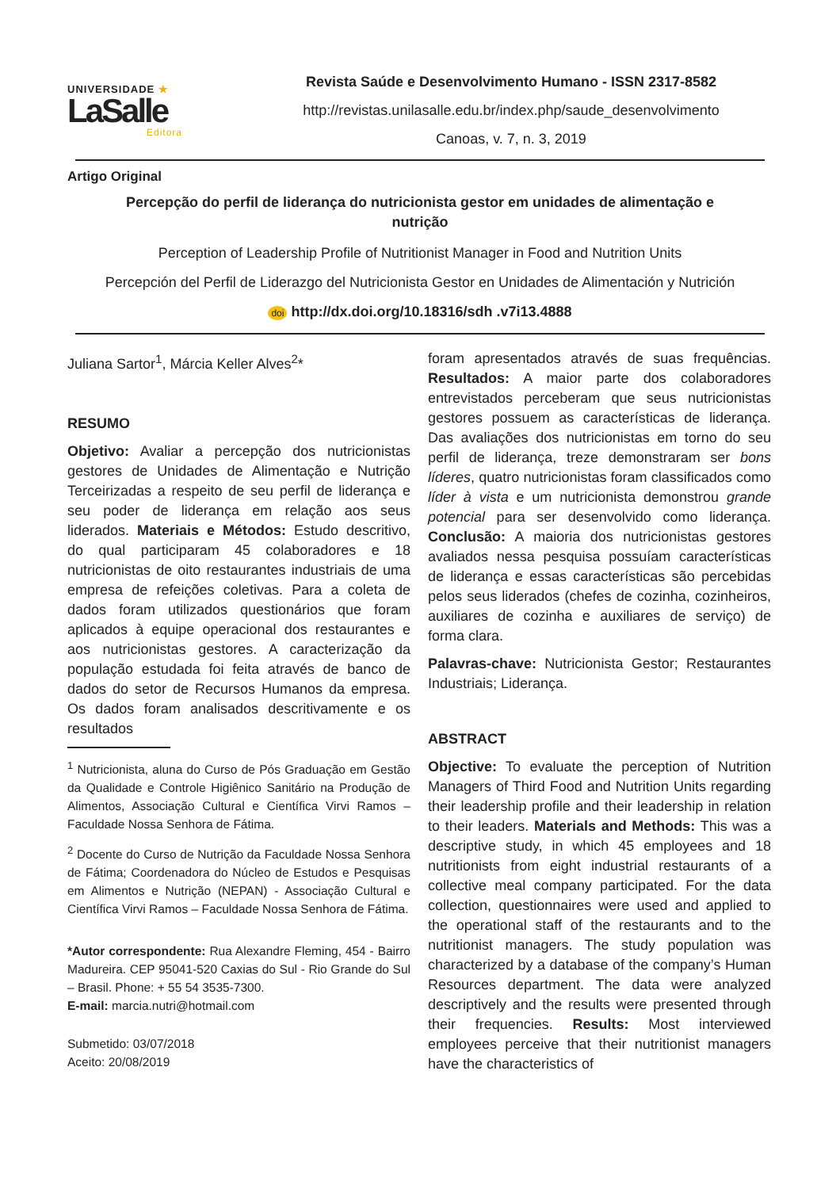UNIVERSIDADE ★
LaSalle
Editora
Revista Saúde e Desenvolvimento Humano - ISSN 2317-8582
http://revistas.unilasalle.edu.br/index.php/saude_desenvolvimento
Canoas, v. 7, n. 3, 2019
Artigo Original
Percepção do perfil de liderança do nutricionista gestor em unidades de alimentação e nutrição
Perception of Leadership Profile of Nutritionist Manager in Food and Nutrition Units
Percepción del Perfil de Liderazgo del Nutricionista Gestor en Unidades de Alimentación y Nutrición
doi http://dx.doi.org/10.18316/sdh .v7i13.4888
Juliana Sartor<sup>1</sup>, Márcia Keller Alves<sup>2</sup>*
RESUMO
Objetivo: Avaliar a percepção dos nutricionistas gestores de Unidades de Alimentação e Nutrição Terceirizadas a respeito de seu perfil de liderança e seu poder de liderança em relação aos seus liderados. Materiais e Métodos: Estudo descritivo, do qual participaram 45 colaboradores e 18 nutricionistas de oito restaurantes industriais de uma empresa de refeições coletivas. Para a coleta de dados foram utilizados questionários que foram aplicados à equipe operacional dos restaurantes e aos nutricionistas gestores. A caracterização da população estudada foi feita através de banco de dados do setor de Recursos Humanos da empresa. Os dados foram analisados descritivamente e os resultados
<sup>1</sup> Nutricionista, aluna do Curso de Pós Graduação em Gestão da Qualidade e Controle Higiênico Sanitário na Produção de Alimentos, Associação Cultural e Científica Virvi Ramos – Faculdade Nossa Senhora de Fátima.
<sup>2</sup> Docente do Curso de Nutrição da Faculdade Nossa Senhora de Fátima; Coordenadora do Núcleo de Estudos e Pesquisas em Alimentos e Nutrição (NEPAN) - Associação Cultural e Científica Virvi Ramos – Faculdade Nossa Senhora de Fátima.
*Autor correspondente: Rua Alexandre Fleming, 454 - Bairro Madureira. CEP 95041-520 Caxias do Sul - Rio Grande do Sul – Brasil. Phone: + 55 54 3535-7300.
E-mail: marcia.nutri@hotmail.com
Submetido: 03/07/2018
Aceito: 20/08/2019
foram apresentados através de suas frequências. Resultados: A maior parte dos colaboradores entrevistados perceberam que seus nutricionistas gestores possuem as características de liderança. Das avaliações dos nutricionistas em torno do seu perfil de liderança, treze demonstraram ser bons líderes, quatro nutricionistas foram classificados como líder à vista e um nutricionista demonstrou grande potencial para ser desenvolvido como liderança. Conclusão: A maioria dos nutricionistas gestores avaliados nessa pesquisa possuíam características de liderança e essas características são percebidas pelos seus liderados (chefes de cozinha, cozinheiros, auxiliares de cozinha e auxiliares de serviço) de forma clara.
Palavras-chave: Nutricionista Gestor; Restaurantes Industriais; Liderança.
ABSTRACT
Objective: To evaluate the perception of Nutrition Managers of Third Food and Nutrition Units regarding their leadership profile and their leadership in relation to their leaders. Materials and Methods: This was a descriptive study, in which 45 employees and 18 nutritionists from eight industrial restaurants of a collective meal company participated. For the data collection, questionnaires were used and applied to the operational staff of the restaurants and to the nutritionist managers. The study population was characterized by a database of the company’s Human Resources department. The data were analyzed descriptively and the results were presented through their frequencies. Results: Most interviewed employees perceive that their nutritionist managers have the characteristics of